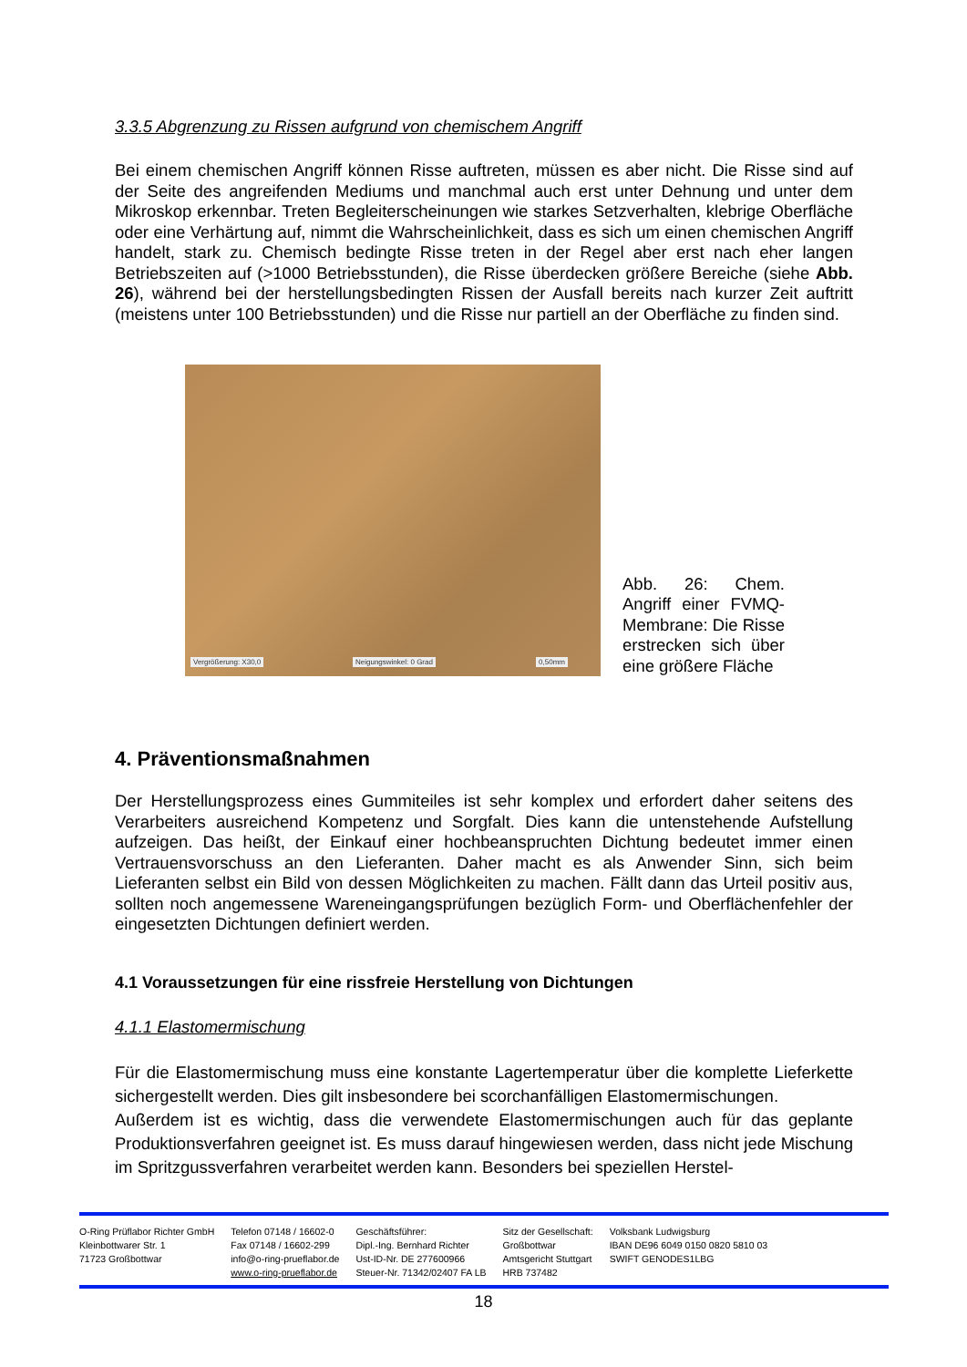3.3.5 Abgrenzung zu Rissen aufgrund von chemischem Angriff
Bei einem chemischen Angriff können Risse auftreten, müssen es aber nicht. Die Risse sind auf der Seite des angreifenden Mediums und manchmal auch erst unter Dehnung und unter dem Mikroskop erkennbar. Treten Begleiterscheinungen wie starkes Setzverhalten, klebrige Oberfläche oder eine Verhärtung auf, nimmt die Wahrscheinlichkeit, dass es sich um einen chemischen Angriff handelt, stark zu. Chemisch bedingte Risse treten in der Regel aber erst nach eher langen Betriebszeiten auf (>1000 Betriebsstunden), die Risse überdecken größere Bereiche (siehe Abb. 26), während bei der herstellungsbedingten Rissen der Ausfall bereits nach kurzer Zeit auftritt (meistens unter 100 Betriebsstunden) und die Risse nur partiell an der Oberfläche zu finden sind.
Vergrößerung: X30,0 Neigungswinkel: 0 Grad 0,50mm
Abb. 26: Chem. Angriff einer FVMQ-Membrane: Die Risse erstrecken sich über eine größere Fläche
4. Präventionsmaßnahmen
Der Herstellungsprozess eines Gummiteiles ist sehr komplex und erfordert daher seitens des Verarbeiters ausreichend Kompetenz und Sorgfalt. Dies kann die untenstehende Aufstellung aufzeigen. Das heißt, der Einkauf einer hochbeanspruchten Dichtung bedeutet immer einen Vertrauensvorschuss an den Lieferanten. Daher macht es als Anwender Sinn, sich beim Lieferanten selbst ein Bild von dessen Möglichkeiten zu machen. Fällt dann das Urteil positiv aus, sollten noch angemessene Wareneingangsprüfungen bezüglich Form- und Oberflächenfehler der eingesetzten Dichtungen definiert werden.
4.1 Voraussetzungen für eine rissfreie Herstellung von Dichtungen
4.1.1 Elastomermischung
Für die Elastomermischung muss eine konstante Lagertemperatur über die komplette Lieferkette sichergestellt werden. Dies gilt insbesondere bei scorchanfälligen Elastomermischungen.
Außerdem ist es wichtig, dass die verwendete Elastomermischungen auch für das geplante Produktionsverfahren geeignet ist. Es muss darauf hingewiesen werden, dass nicht jede Mischung im Spritzgussverfahren verarbeitet werden kann. Besonders bei speziellen Herstel-
O-Ring Prüflabor Richter GmbH
Kleinbottwarer Str. 1
71723 Großbottwar
Telefon 07148 / 16602-0
Fax 07148 / 16602-299
info@o-ring-prueflabor.de
www.o-ring-prueflabor.de
Geschäftsführer:
Dipl.-Ing. Bernhard Richter
Ust-ID-Nr. DE 277600966
Steuer-Nr. 71342/02407 FA LB
Sitz der Gesellschaft:
Großbottwar
Amtsgericht Stuttgart
HRB 737482
Volksbank Ludwigsburg
IBAN DE96 6049 0150 0820 5810 03
SWIFT GENODES1LBG
18